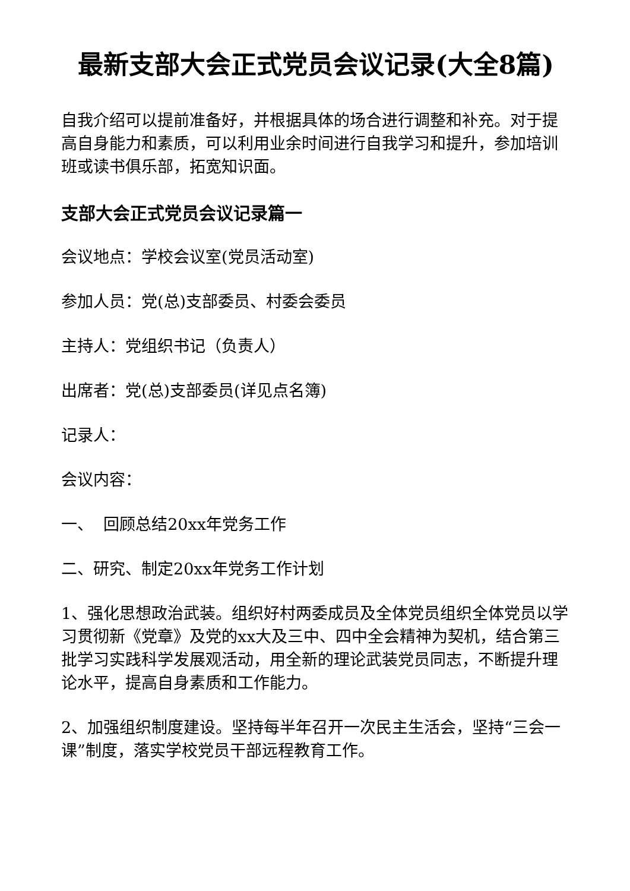最新支部大会正式党员会议记录(大全8篇)
自我介绍可以提前准备好，并根据具体的场合进行调整和补充。对于提高自身能力和素质，可以利用业余时间进行自我学习和提升，参加培训班或读书俱乐部，拓宽知识面。
支部大会正式党员会议记录篇一
会议地点：学校会议室(党员活动室)
参加人员：党(总)支部委员、村委会委员
主持人：党组织书记（负责人）
出席者：党(总)支部委员(详见点名簿)
记录人：
会议内容：
一、 回顾总结20xx年党务工作
二、研究、制定20xx年党务工作计划
1、强化思想政治武装。组织好村两委成员及全体党员组织全体党员以学习贯彻新《党章》及党的xx大及三中、四中全会精神为契机，结合第三批学习实践科学发展观活动，用全新的理论武装党员同志，不断提升理论水平，提高自身素质和工作能力。
2、加强组织制度建设。坚持每半年召开一次民主生活会，坚持“三会一课”制度，落实学校党员干部远程教育工作。